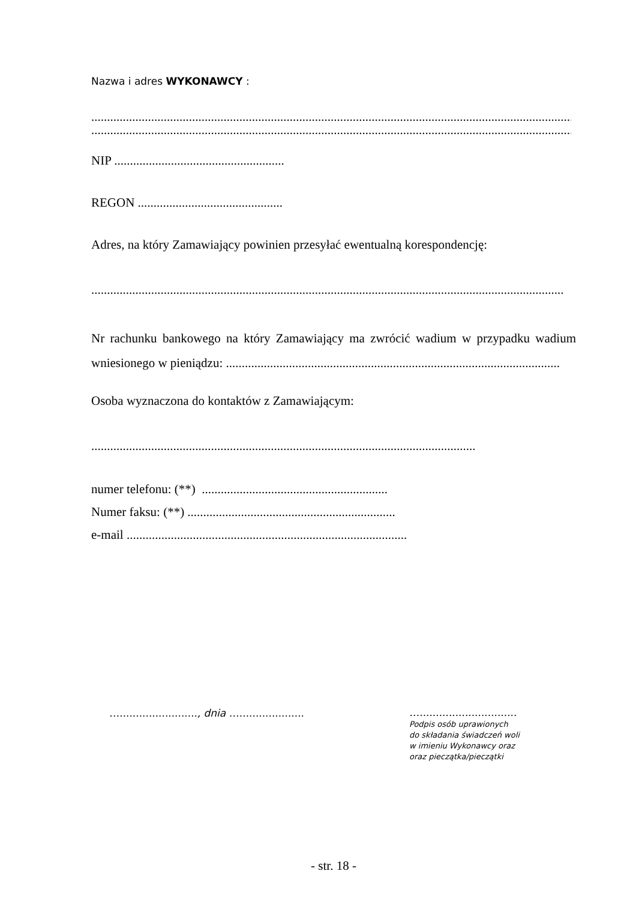Nazwa i adres WYKONAWCY :
..........................................................................................................................................................
..........................................................................................................................................................
NIP ......................................................
REGON ..............................................
Adres, na który Zamawiający powinien przesyłać ewentualną korespondencję:
......................................................................................................................................................
Nr rachunku bankowego na który Zamawiający ma zwrócić wadium w przypadku wadium wniesionego w pieniądzu: ..........................................................................................................
Osoba wyznaczona do kontaktów z Zamawiającym:
..........................................................................................................................
numer telefonu: (**) ...........................................................
Numer faksu: (**) ..................................................................
e-mail .........................................................................................
…........................, dnia …....................
…..............................
Podpis osób uprawionych
do składania świadczeń woli
w imieniu Wykonawcy oraz
oraz pieczątka/pieczątki
- str. 18 -